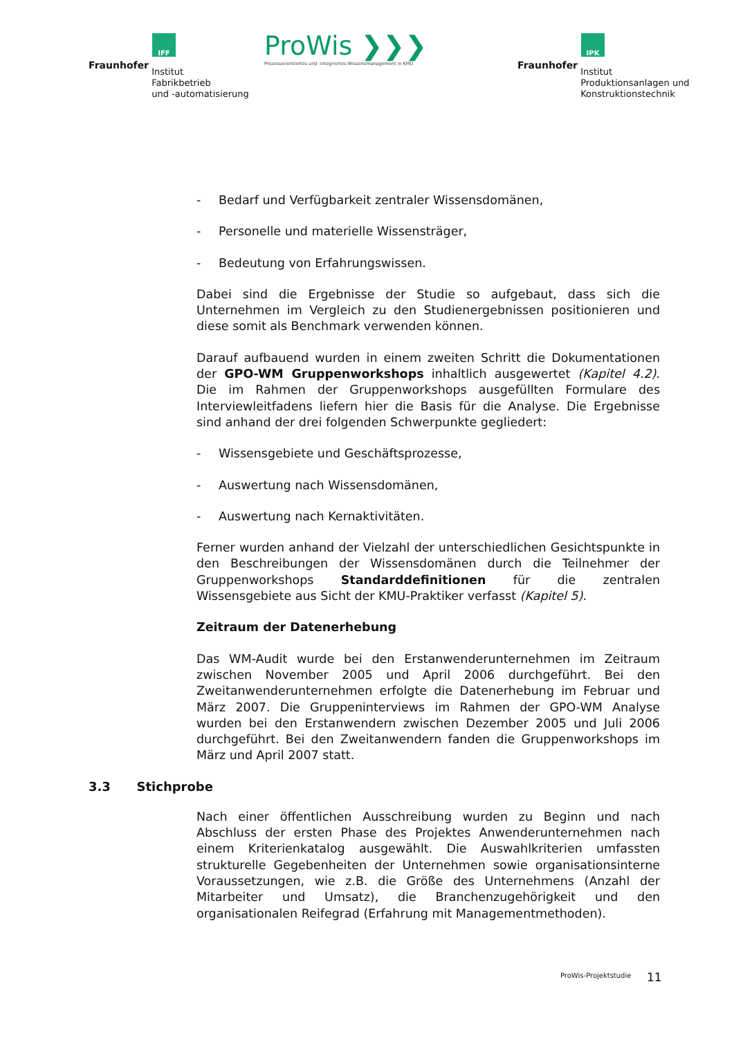IFF
Fraunhofer Institut
Fabrikbetrieb
und -automatisierung
ProWis ❯❯❯
Prozessorientiertes und -integriertes Wissensmanagement in KMU
IPK
Fraunhofer Institut
Produktionsanlagen und
Konstruktionstechnik
- Bedarf und Verfügbarkeit zentraler Wissensdomänen,
- Personelle und materielle Wissensträger,
- Bedeutung von Erfahrungswissen.
Dabei sind die Ergebnisse der Studie so aufgebaut, dass sich die Unternehmen im Vergleich zu den Studienergebnissen positionieren und diese somit als Benchmark verwenden können.
Darauf aufbauend wurden in einem zweiten Schritt die Dokumentationen der GPO-WM Gruppenworkshops inhaltlich ausgewertet (Kapitel 4.2). Die im Rahmen der Gruppenworkshops ausgefüllten Formulare des Interviewleitfadens liefern hier die Basis für die Analyse. Die Ergebnisse sind anhand der drei folgenden Schwerpunkte gegliedert:
- Wissensgebiete und Geschäftsprozesse,
- Auswertung nach Wissensdomänen,
- Auswertung nach Kernaktivitäten.
Ferner wurden anhand der Vielzahl der unterschiedlichen Gesichtspunkte in den Beschreibungen der Wissensdomänen durch die Teilnehmer der Gruppenworkshops Standarddefinitionen für die zentralen Wissensgebiete aus Sicht der KMU-Praktiker verfasst (Kapitel 5).
Zeitraum der Datenerhebung
Das WM-Audit wurde bei den Erstanwenderunternehmen im Zeitraum zwischen November 2005 und April 2006 durchgeführt. Bei den Zweitanwenderunternehmen erfolgte die Datenerhebung im Februar und März 2007. Die Gruppeninterviews im Rahmen der GPO-WM Analyse wurden bei den Erstanwendern zwischen Dezember 2005 und Juli 2006 durchgeführt. Bei den Zweitanwendern fanden die Gruppenworkshops im März und April 2007 statt.
3.3 Stichprobe
Nach einer öffentlichen Ausschreibung wurden zu Beginn und nach Abschluss der ersten Phase des Projektes Anwenderunternehmen nach einem Kriterienkatalog ausgewählt. Die Auswahlkriterien umfassten strukturelle Gegebenheiten der Unternehmen sowie organisationsinterne Voraussetzungen, wie z.B. die Größe des Unternehmens (Anzahl der Mitarbeiter und Umsatz), die Branchenzugehörigkeit und den organisationalen Reifegrad (Erfahrung mit Managementmethoden).
ProWis-Projektstudie 11